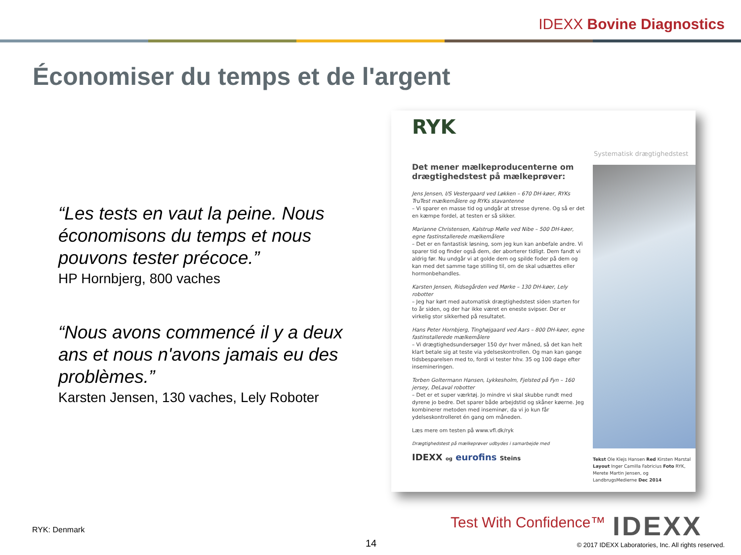IDEXX Bovine Diagnostics
Économiser du temps et de l'argent
“Les tests en vaut la peine. Nous économisons du temps et nous pouvons tester précoce.”
HP Hornbjerg, 800 vaches
“Nous avons commencé il y a deux ans et nous n'avons jamais eu des problèmes.”
Karsten Jensen, 130 vaches, Lely Roboter
RYK
Systematisk drægtighedstest
Det mener mælkeproducenterne om drægtighedstest på mælkeprøver:
Jens Jensen, I/S Vestergaard ved Løkken – 670 DH-køer, RYKs TruTest mælkemålere og RYKs stavantenne
– Vi sparer en masse tid og undgår at stresse dyrene. Og så er det en kæmpe fordel, at testen er så sikker.
Marianne Christensen, Kalstrup Mølle ved Nibe – 500 DH-køer, egne fastinstallerede mælkemålere
– Det er en fantastisk løsning, som jeg kun kan anbefale andre. Vi sparer tid og finder også dem, der aborterer tidligt. Dem fandt vi aldrig før. Nu undgår vi at golde dem og spilde foder på dem og kan med det samme tage stilling til, om de skal udsættes eller hormonbehandles.
Karsten Jensen, Ridsegården ved Mørke – 130 DH-køer, Lely robotter
– Jeg har kørt med automatisk drægtighedstest siden starten for to år siden, og der har ikke været en eneste svipser. Der er virkelig stor sikkerhed på resultatet.
Hans Peter Hornbjerg, Tinghøjgaard ved Aars – 800 DH-køer, egne fastinstallerede mælkemålere
– Vi drægtighedsundersøger 150 dyr hver måned, så det kan helt klart betale sig at teste via ydelseskontrollen. Og man kan gange tidsbesparelsen med to, fordi vi tester hhv. 35 og 100 dage efter insemineringen.
Torben Goltermann Hansen, Lykkesholm, Fjelsted på Fyn – 160 jersey, DeLaval robotter
– Det er et super værktøj. Jo mindre vi skal skubbe rundt med dyrene jo bedre. Det sparer både arbejdstid og skåner køerne. Jeg kombinerer metoden med inseminør, da vi jo kun får ydelseskontrolleret én gang om måneden.
Læs mere om testen på www.vfl.dk/ryk
Drægtighedstest på mælkeprøver udbydes i samarbejde med
IDEXX og eurofins Steins
Tekst Ole Klejs Hansen Red Kirsten Marstal Layout Inger Camilla Fabricius Foto RYK, Merete Martin Jensen, og LandbrugsMedierne Dec 2014
RYK: Denmark
14
Test With Confidence™ IDEXX
© 2017 IDEXX Laboratories, Inc. All rights reserved.